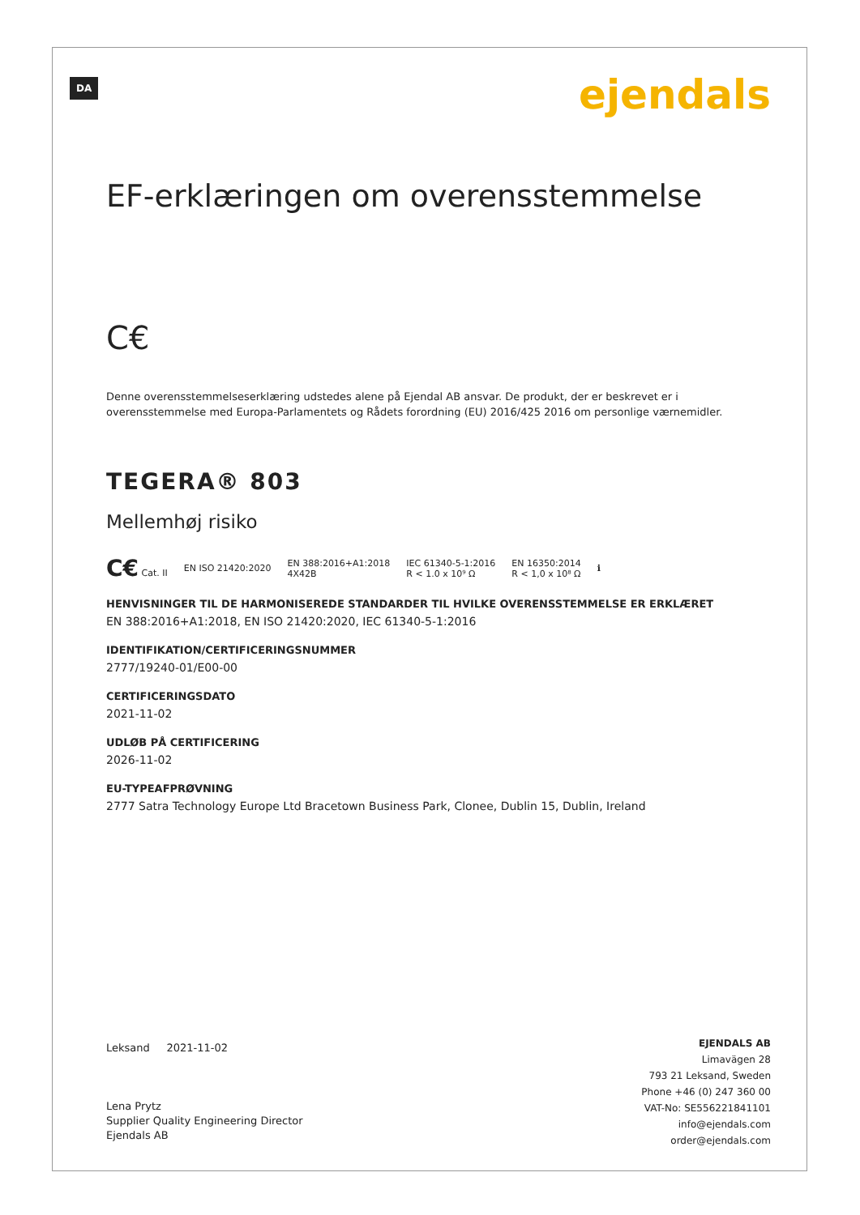DA ejendals
EF-erklæringen om overensstemmelse
C€
Denne overensstemmelseserklæring udstedes alene på Ejendal AB ansvar. De produkt, der er beskrevet er i overensstemmelse med Europa-Parlamentets og Rådets forordning (EU) 2016/425 2016 om personlige værnemidler.
TEGERA® 803
Mellemhøj risiko
C€ Cat. II EN ISO 21420:2020 EN 388:2016+A1:2018
4X42B IEC 61340-5-1:2016
R < 1.0 x 10⁹ Ω EN 16350:2014
R < 1,0 x 10⁸ Ω ℹ
HENVISNINGER TIL DE HARMONISEREDE STANDARDER TIL HVILKE OVERENSSTEMMELSE ER ERKLÆRET
EN 388:2016+A1:2018, EN ISO 21420:2020, IEC 61340-5-1:2016
IDENTIFIKATION/CERTIFICERINGSNUMMER
2777/19240-01/E00-00
CERTIFICERINGSDATO
2021-11-02
UDLØB PÅ CERTIFICERING
2026-11-02
EU-TYPEAFPRØVNING
2777 Satra Technology Europe Ltd Bracetown Business Park, Clonee, Dublin 15, Dublin, Ireland
Leksand 2021-11-02
Lena Prytz
Supplier Quality Engineering Director
Ejendals AB
EJENDALS AB
Limavägen 28
793 21 Leksand, Sweden
Phone +46 (0) 247 360 00
VAT-No: SE556221841101
info@ejendals.com
order@ejendals.com